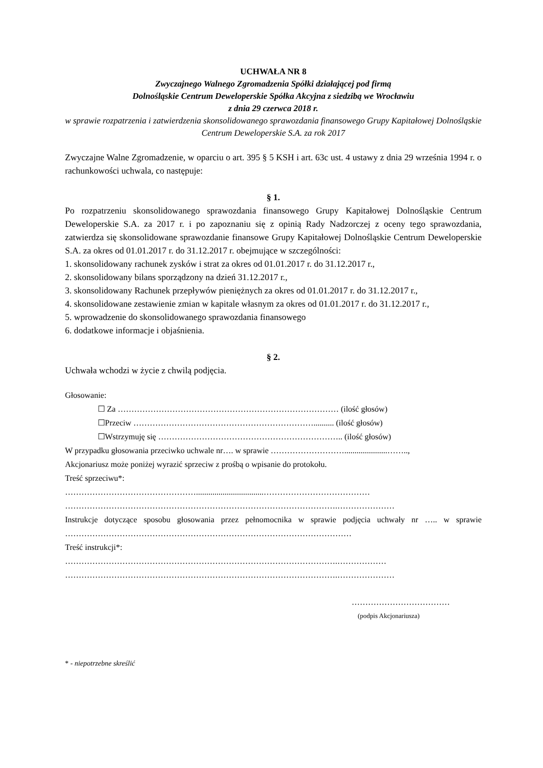UCHWAŁA NR 8
Zwyczajnego Walnego Zgromadzenia Spółki działającej pod firmą
Dolnośląskie Centrum Deweloperskie Spółka Akcyjna z siedzibą we Wrocławiu
z dnia 29 czerwca 2018 r.
w sprawie rozpatrzenia i zatwierdzenia skonsolidowanego sprawozdania finansowego Grupy Kapitałowej Dolnośląskie Centrum Deweloperskie S.A. za rok 2017
Zwyczajne Walne Zgromadzenie, w oparciu o art. 395 § 5 KSH i art. 63c ust. 4 ustawy z dnia 29 września 1994 r. o rachunkowości uchwala, co następuje:
§ 1.
Po rozpatrzeniu skonsolidowanego sprawozdania finansowego Grupy Kapitałowej Dolnośląskie Centrum Deweloperskie S.A. za 2017 r. i po zapoznaniu się z opinią Rady Nadzorczej z oceny tego sprawozdania, zatwierdza się skonsolidowane sprawozdanie finansowe Grupy Kapitałowej Dolnośląskie Centrum Deweloperskie S.A. za okres od 01.01.2017 r. do 31.12.2017 r. obejmujące w szczególności:
1. skonsolidowany rachunek zysków i strat za okres od 01.01.2017 r. do 31.12.2017 r.,
2. skonsolidowany bilans sporządzony na dzień 31.12.2017 r.,
3. skonsolidowany Rachunek przepływów pieniężnych za okres od 01.01.2017 r. do 31.12.2017 r.,
4. skonsolidowane zestawienie zmian w kapitale własnym za okres od 01.01.2017 r. do 31.12.2017 r.,
5. wprowadzenie do skonsolidowanego sprawozdania finansowego
6. dodatkowe informacje i objaśnienia.
§ 2.
Uchwała wchodzi w życie z chwilą podjęcia.
Głosowanie:
☐ Za ……………………………………………………………………… (ilość głosów)
☐Przeciw ………………………………………………………….......... (ilość głosów)
☐Wstrzymuję się ………………………………………………………….. (ilość głosów)
W przypadku głosowania przeciwko uchwale nr…. w sprawie ……………………….....................……..,
Akcjonariusz może poniżej wyrazić sprzeciw z prośbą o wpisanie do protokołu.
Treść sprzeciwu*:
………………………………………….................................…………………………………
……………………………………………………………………………………….…………………
Instrukcje dotyczące sposobu głosowania przez pełnomocnika w sprawie podjęcia uchwały nr ….. w sprawie ……………………………………………………………………………………………
Treść instrukcji*:
……………………………………………………………………………………….………………
……………………………………………………………………………………….…………………
………………………………
(podpis Akcjonariusza)
* - niepotrzebne skreślić